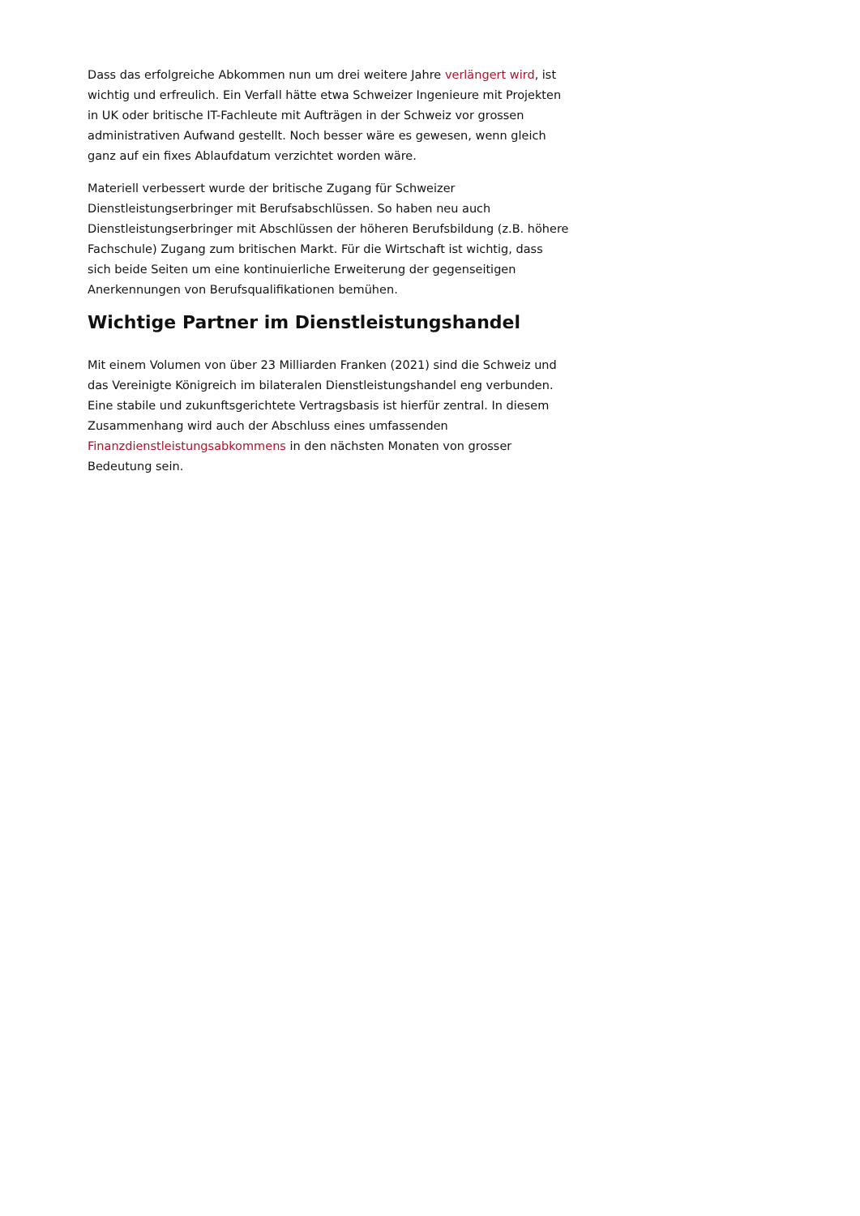Dass das erfolgreiche Abkommen nun um drei weitere Jahre verlängert wird, ist wichtig und erfreulich. Ein Verfall hätte etwa Schweizer Ingenieure mit Projekten in UK oder britische IT-Fachleute mit Aufträgen in der Schweiz vor grossen administrativen Aufwand gestellt. Noch besser wäre es gewesen, wenn gleich ganz auf ein fixes Ablaufdatum verzichtet worden wäre.
Materiell verbessert wurde der britische Zugang für Schweizer Dienstleistungserbringer mit Berufsabschlüssen. So haben neu auch Dienstleistungserbringer mit Abschlüssen der höheren Berufsbildung (z.B. höhere Fachschule) Zugang zum britischen Markt. Für die Wirtschaft ist wichtig, dass sich beide Seiten um eine kontinuierliche Erweiterung der gegenseitigen Anerkennungen von Berufsqualifikationen bemühen.
Wichtige Partner im Dienstleistungshandel
Mit einem Volumen von über 23 Milliarden Franken (2021) sind die Schweiz und das Vereinigte Königreich im bilateralen Dienstleistungshandel eng verbunden. Eine stabile und zukunftsgerichtete Vertragsbasis ist hierfür zentral. In diesem Zusammenhang wird auch der Abschluss eines umfassenden Finanzdienstleistungsabkommens in den nächsten Monaten von grosser Bedeutung sein.